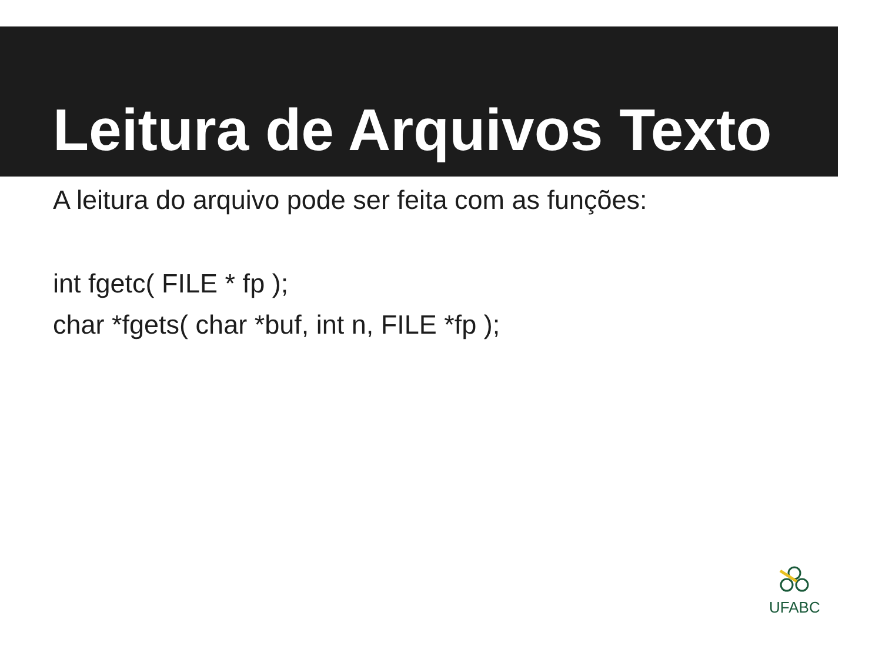Leitura de Arquivos Texto
A leitura do arquivo pode ser feita com as funções:
int fgetc( FILE * fp );
char *fgets( char *buf, int n, FILE *fp );
UFABC